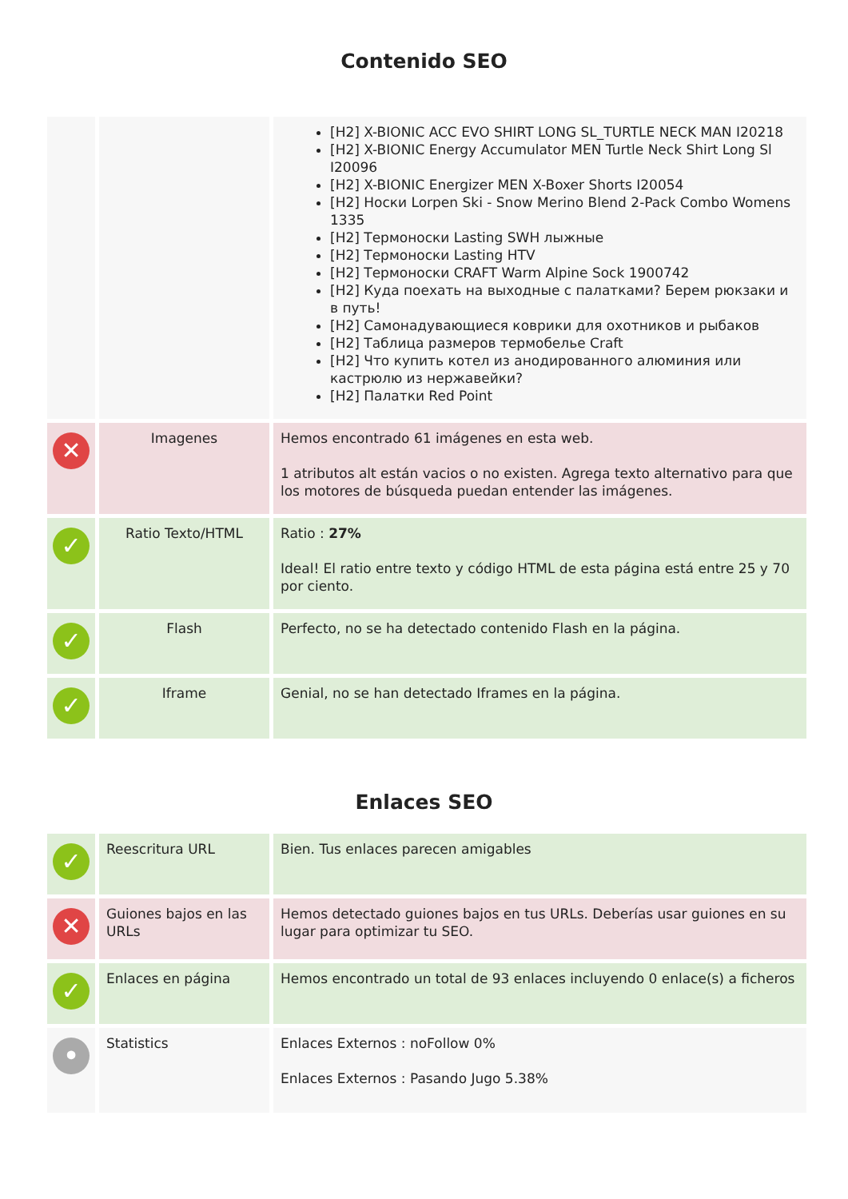Contenido SEO
| | | [H2] X-BIONIC ACC EVO SHIRT LONG SL_TURTLE NECK MAN I20218 [H2] X-BIONIC Energy Accumulator MEN Turtle Neck Shirt Long Sl I20096 [H2] X-BIONIC Energizer MEN X-Boxer Shorts I20054 [H2] Носки Lorpen Ski - Snow Merino Blend 2-Pack Combo Womens 1335 [H2] Термоноски Lasting SWH лыжные [H2] Термоноски Lasting HTV [H2] Термоноски CRAFT Warm Alpine Sock 1900742 [H2] Куда поехать на выходные с палатками? Берем рюкзаки и в путь! [H2] Самонадувающиеся коврики для охотников и рыбаков [H2] Таблица размеров термобелье Craft [H2] Что купить котел из анодированного алюминия или кастрюлю из нержавейки? [H2] Палатки Red Point |
| ✕ | Imagenes | Hemos encontrado 61 imágenes en esta web. 1 atributos alt están vacios o no existen. Agrega texto alternativo para que los motores de búsqueda puedan entender las imágenes. |
| ✓ | Ratio Texto/HTML | Ratio : 27% Ideal! El ratio entre texto y código HTML de esta página está entre 25 y 70 por ciento. |
| ✓ | Flash | Perfecto, no se ha detectado contenido Flash en la página. |
| ✓ | Iframe | Genial, no se han detectado Iframes en la página. |
Enlaces SEO
| ✓ | Reescritura URL | Bien. Tus enlaces parecen amigables |
| ✕ | Guiones bajos en las URLs | Hemos detectado guiones bajos en tus URLs. Deberías usar guiones en su lugar para optimizar tu SEO. |
| ✓ | Enlaces en página | Hemos encontrado un total de 93 enlaces incluyendo 0 enlace(s) a ficheros |
| • | Statistics | Enlaces Externos : noFollow 0% Enlaces Externos : Pasando Jugo 5.38% |